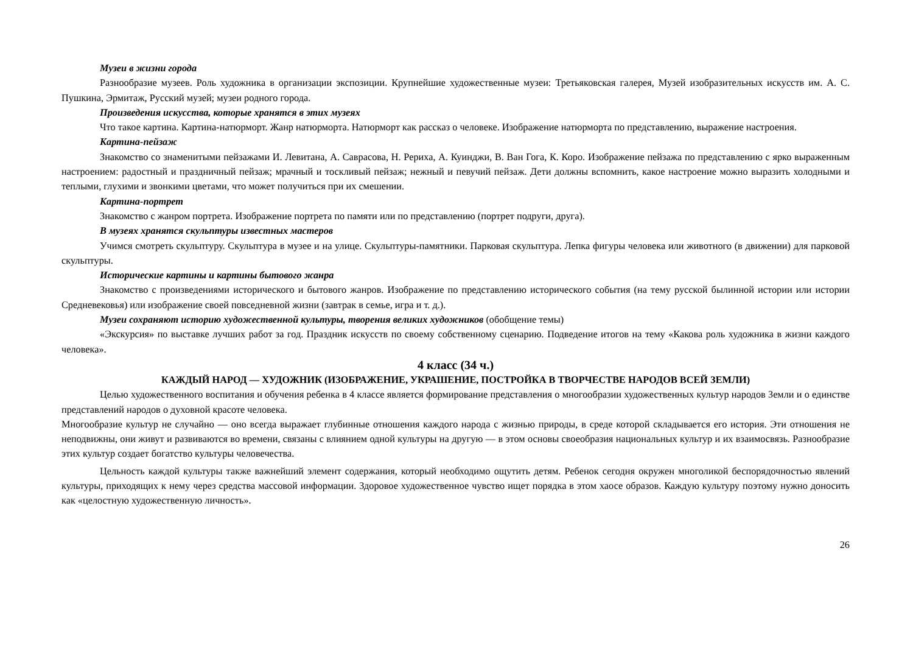Музеи в жизни города
Разнообразие музеев. Роль художника в организации экспозиции. Крупнейшие художественные музеи: Третьяковская галерея, Музей изобразительных искусств им. А. С. Пушкина, Эрмитаж, Русский музей; музеи родного города.
Произведения искусства, которые хранятся в этих музеях
Что такое картина. Картина-натюрморт. Жанр натюрморта. Натюрморт как рассказ о человеке. Изображение натюрморта по представлению, выражение настроения.
Картина-пейзаж
Знакомство со знаменитыми пейзажами И. Левитана, А. Саврасова, Н. Рериха, А. Куинджи, В. Ван Гога, К. Коро. Изображение пейзажа по представлению с ярко выраженным настроением: радостный и праздничный пейзаж; мрачный и тоскливый пейзаж; нежный и певучий пейзаж. Дети должны вспомнить, какое настроение можно выразить холодными и теплыми, глухими и звонкими цветами, что может получиться при их смешении.
Картина-портрет
Знакомство с жанром портрета. Изображение портрета по памяти или по представлению (портрет подруги, друга).
В музеях хранятся скульптуры известных мастеров
Учимся смотреть скульптуру. Скульптура в музее и на улице. Скульптуры-памятники. Парковая скульптура. Лепка фигуры человека или животного (в движении) для парковой скульптуры.
Исторические картины и картины бытового жанра
Знакомство с произведениями исторического и бытового жанров. Изображение по представлению исторического события (на тему русской былинной истории или истории Средневековья) или изображение своей повседневной жизни (завтрак в семье, игра и т. д.).
Музеи сохраняют историю художественной культуры, творения великих художников (обобщение темы)
«Экскурсия» по выставке лучших работ за год. Праздник искусств по своему собственному сценарию. Подведение итогов на тему «Какова роль художника в жизни каждого человека».
4 класс (34 ч.)
КАЖДЫЙ НАРОД — ХУДОЖНИК (ИЗОБРАЖЕНИЕ, УКРАШЕНИЕ, ПОСТРОЙКА В ТВОРЧЕСТВЕ НАРОДОВ ВСЕЙ ЗЕМЛИ)
Целью художественного воспитания и обучения ребенка в 4 классе является формирование представления о многообразии художественных культур народов Земли и о единстве представлений народов о духовной красоте человека.
Многообразие культур не случайно — оно всегда выражает глубинные отношения каждого народа с жизнью природы, в среде которой складывается его история. Эти отношения не неподвижны, они живут и развиваются во времени, связаны с влиянием одной культуры на другую — в этом основы своеобразия национальных культур и их взаимосвязь. Разнообразие этих культур создает богатство культуры человечества.
Цельность каждой культуры также важнейший элемент содержания, который необходимо ощутить детям. Ребенок сегодня окружен многоликой беспорядочностью явлений культуры, приходящих к нему через средства массовой информации. Здоровое художественное чувство ищет порядка в этом хаосе образов. Каждую культуру поэтому нужно доносить как «целостную художественную личность».
26